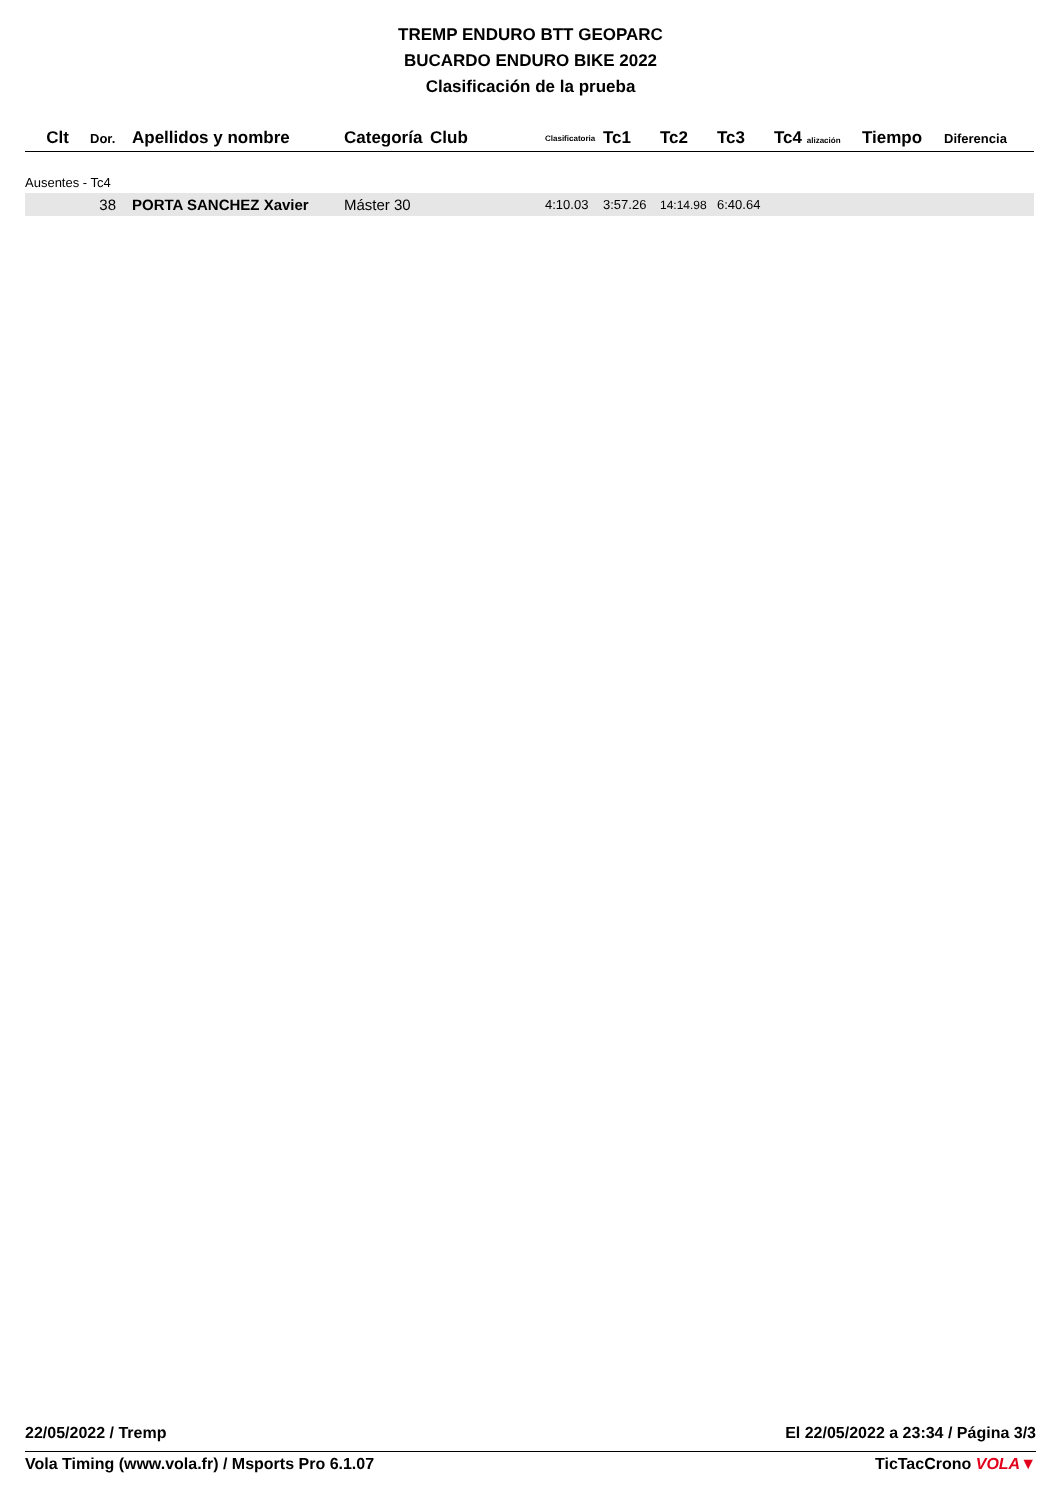TREMP ENDURO BTT GEOPARC
BUCARDO ENDURO BIKE 2022
Clasificación de la prueba
| Clt | Dor. | Apellidos y nombre | Categoría | Club | Clasificatoria | Tc1 | Tc2 | Tc3 | Tc4 alización | Tiempo | Diferencia |
| --- | --- | --- | --- | --- | --- | --- | --- | --- | --- | --- | --- |
| Ausentes - Tc4 | | | | | | | | | | | |
| | 38 | PORTA SANCHEZ Xavier | Máster 30 | | 4:10.03 | 3:57.26 | 14:14.98 | 6:40.64 | | | |
22/05/2022 / Tremp El 22/05/2022 a 23:34 / Página 3/3
Vola Timing (www.vola.fr) / Msports Pro 6.1.07 TicTacCrono VOLA▼